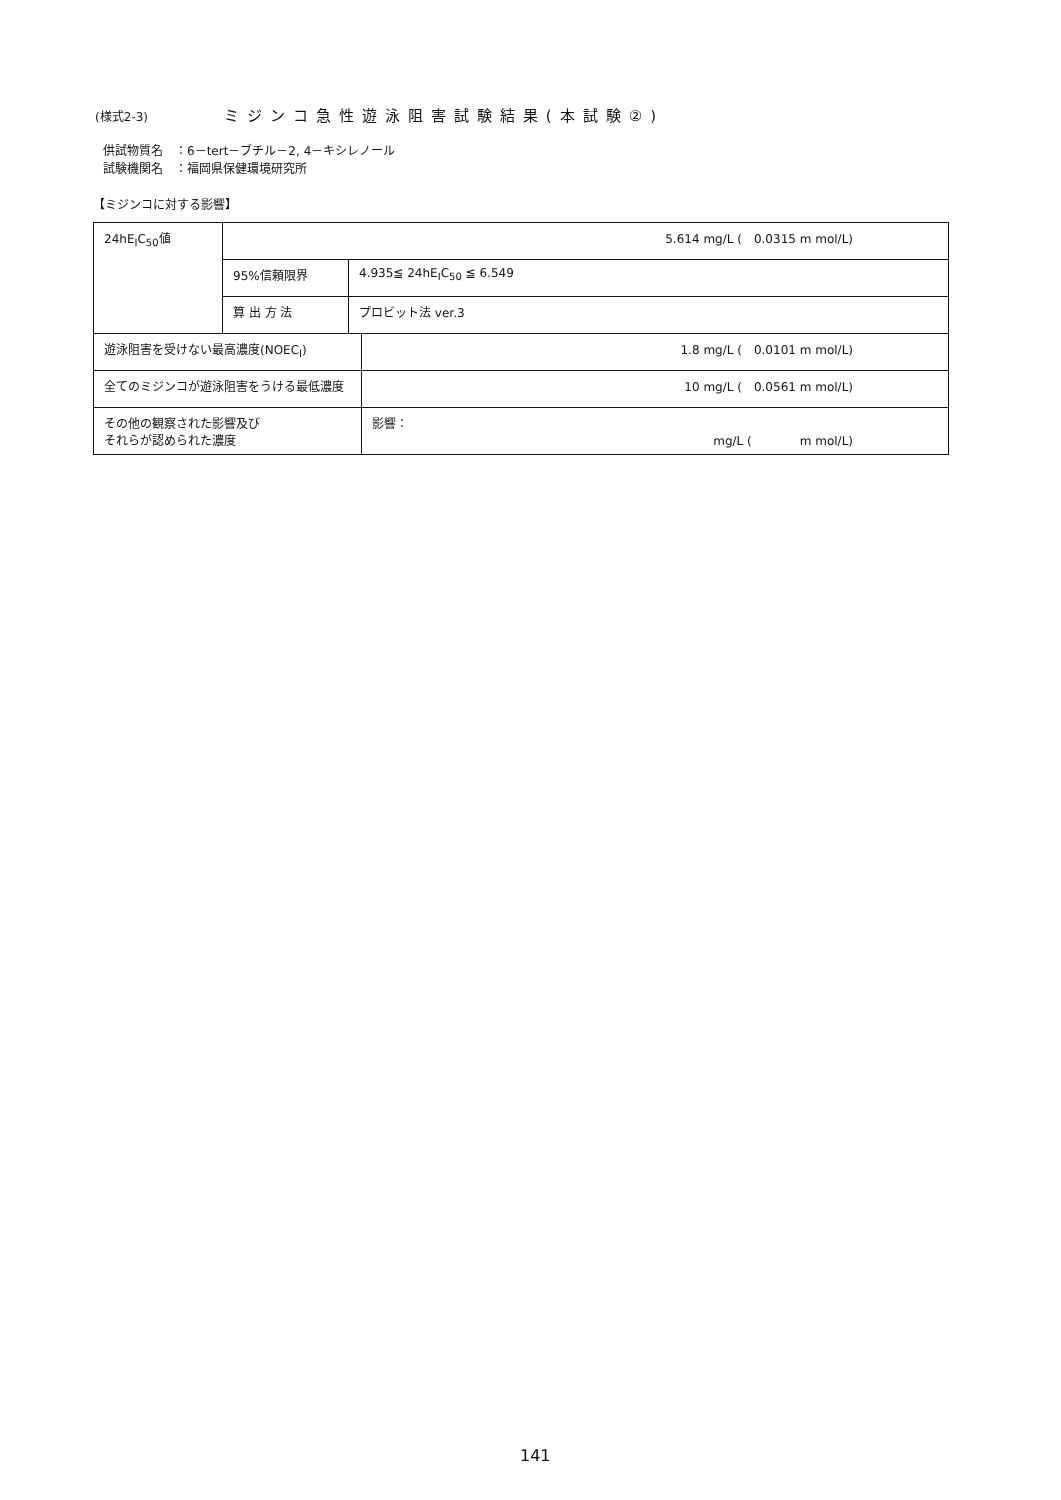(様式2-3) ミジンコ急性遊泳阻害試験結果(本試験②)
供試物質名　：6－tert－ブチル－2, 4－キシレノール
試験機関名　：福岡県保健環境研究所
【ミジンコに対する影響】
| 24hE<sub>I</sub>C<sub>50</sub>値 | 5.614 mg/L ( 0.0315 m mol/L) | | |
| | 95%信頼限界 | 4.935≦ 24hE<sub>I</sub>C<sub>50</sub> ≦ 6.549 | |
| | 算 出 方 法 | プロビット法 ver.3 | |
| 遊泳阻害を受けない最高濃度(NOEC<sub>I</sub>) | | | 1.8 mg/L ( 0.0101 m mol/L) |
| 全てのミジンコが遊泳阻害をうける最低濃度 | | | 10 mg/L ( 0.0561 m mol/L) |
| その他の観察された影響及び それらが認められた濃度 | | | 影響： mg/L ( m mol/L) |
141